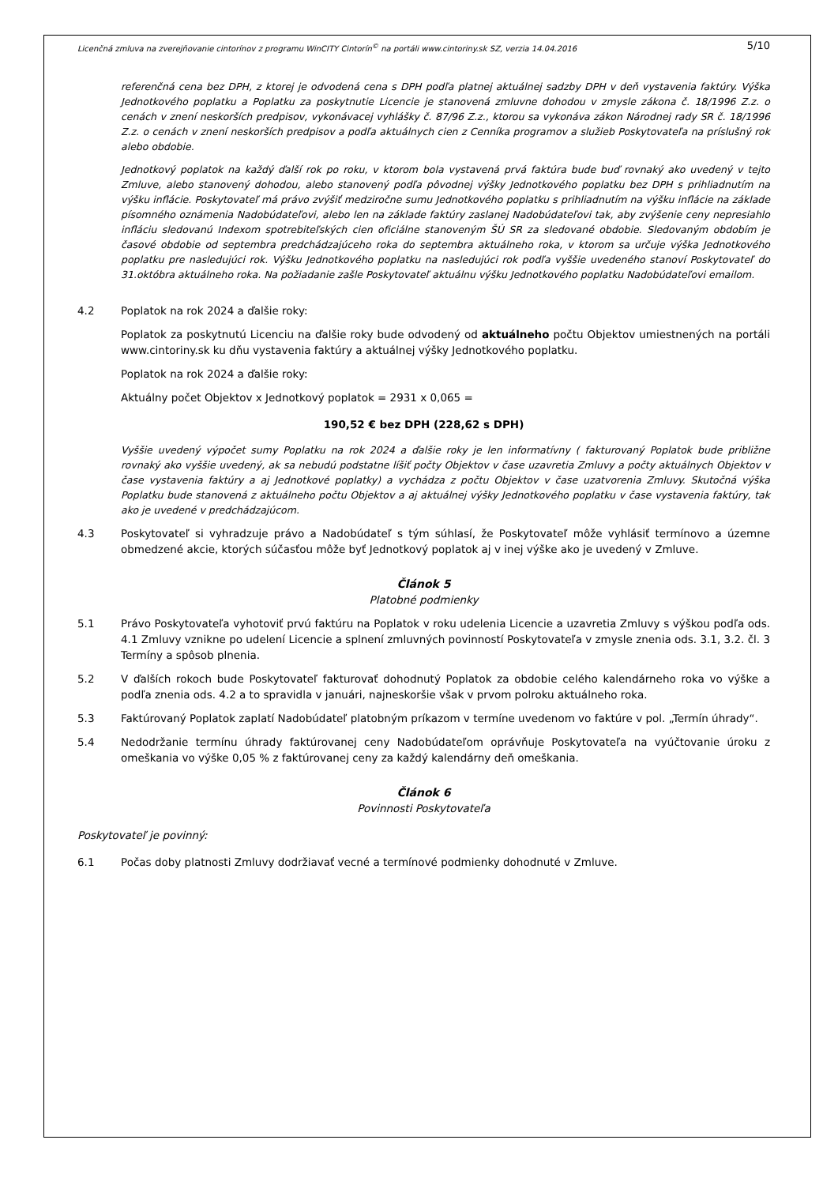Licenčná zmluva na zverejňovanie cintorínov z programu WinCITY Cintorín<sup>©</sup> na portáli www.cintoriny.sk SZ, verzia 14.04.2016 5/10
referenčná cena bez DPH, z ktorej je odvodená cena s DPH podľa platnej aktuálnej sadzby DPH v deň vystavenia faktúry. Výška Jednotkového poplatku a Poplatku za poskytnutie Licencie je stanovená zmluvne dohodou v zmysle zákona č. 18/1996 Z.z. o cenách v znení neskorších predpisov, vykonávacej vyhlášky č. 87/96 Z.z., ktorou sa vykonáva zákon Národnej rady SR č. 18/1996 Z.z. o cenách v znení neskorších predpisov a podľa aktuálnych cien z Cenníka programov a služieb Poskytovateľa na príslušný rok alebo obdobie.
Jednotkový poplatok na každý ďalší rok po roku, v ktorom bola vystavená prvá faktúra bude buď rovnaký ako uvedený v tejto Zmluve, alebo stanovený dohodou, alebo stanovený podľa pôvodnej výšky Jednotkového poplatku bez DPH s prihliadnutím na výšku inflácie. Poskytovateľ má právo zvýšiť medziročne sumu Jednotkového poplatku s prihliadnutím na výšku inflácie na základe písomného oznámenia Nadobúdateľovi, alebo len na základe faktúry zaslanej Nadobúdateľovi tak, aby zvýšenie ceny nepresiahlo infláciu sledovanú Indexom spotrebiteľských cien oficiálne stanoveným ŠÚ SR za sledované obdobie. Sledovaným obdobím je časové obdobie od septembra predchádzajúceho roka do septembra aktuálneho roka, v ktorom sa určuje výška Jednotkového poplatku pre nasledujúci rok. Výšku Jednotkového poplatku na nasledujúci rok podľa vyššie uvedeného stanoví Poskytovateľ do 31.októbra aktuálneho roka. Na požiadanie zašle Poskytovateľ aktuálnu výšku Jednotkového poplatku Nadobúdateľovi emailom.
4.2 Poplatok na rok 2024 a ďalšie roky:
Poplatok za poskytnutú Licenciu na ďalšie roky bude odvodený od aktuálneho počtu Objektov umiestnených na portáli www.cintoriny.sk ku dňu vystavenia faktúry a aktuálnej výšky Jednotkového poplatku.
Poplatok na rok 2024 a ďalšie roky:
Aktuálny počet Objektov x Jednotkový poplatok = 2931 x 0,065 =
190,52 € bez DPH (228,62 s DPH)
Vyššie uvedený výpočet sumy Poplatku na rok 2024 a ďalšie roky je len informatívny ( fakturovaný Poplatok bude približne rovnaký ako vyššie uvedený, ak sa nebudú podstatne líšiť počty Objektov v čase uzavretia Zmluvy a počty aktuálnych Objektov v čase vystavenia faktúry a aj Jednotkové poplatky) a vychádza z počtu Objektov v čase uzatvorenia Zmluvy. Skutočná výška Poplatku bude stanovená z aktuálneho počtu Objektov a aj aktuálnej výšky Jednotkového poplatku v čase vystavenia faktúry, tak ako je uvedené v predchádzajúcom.
4.3 Poskytovateľ si vyhradzuje právo a Nadobúdateľ s tým súhlasí, že Poskytovateľ môže vyhlásiť termínovo a územne obmedzené akcie, ktorých súčasťou môže byť Jednotkový poplatok aj v inej výške ako je uvedený v Zmluve.
Článok 5
Platobné podmienky
5.1 Právo Poskytovateľa vyhotoviť prvú faktúru na Poplatok v roku udelenia Licencie a uzavretia Zmluvy s výškou podľa ods. 4.1 Zmluvy vznikne po udelení Licencie a splnení zmluvných povinností Poskytovateľa v zmysle znenia ods. 3.1, 3.2. čl. 3 Termíny a spôsob plnenia.
5.2 V ďalších rokoch bude Poskytovateľ fakturovať dohodnutý Poplatok za obdobie celého kalendárneho roka vo výške a podľa znenia ods. 4.2 a to spravidla v januári, najneskoršie však v prvom polroku aktuálneho roka.
5.3 Faktúrovaný Poplatok zaplatí Nadobúdateľ platobným príkazom v termíne uvedenom vo faktúre v pol. „Termín úhrady“.
5.4 Nedodržanie termínu úhrady faktúrovanej ceny Nadobúdateľom oprávňuje Poskytovateľa na vyúčtovanie úroku z omeškania vo výške 0,05 % z faktúrovanej ceny za každý kalendárny deň omeškania.
Článok 6
Povinnosti Poskytovateľa
Poskytovateľ je povinný:
6.1 Počas doby platnosti Zmluvy dodržiavať vecné a termínové podmienky dohodnuté v Zmluve.